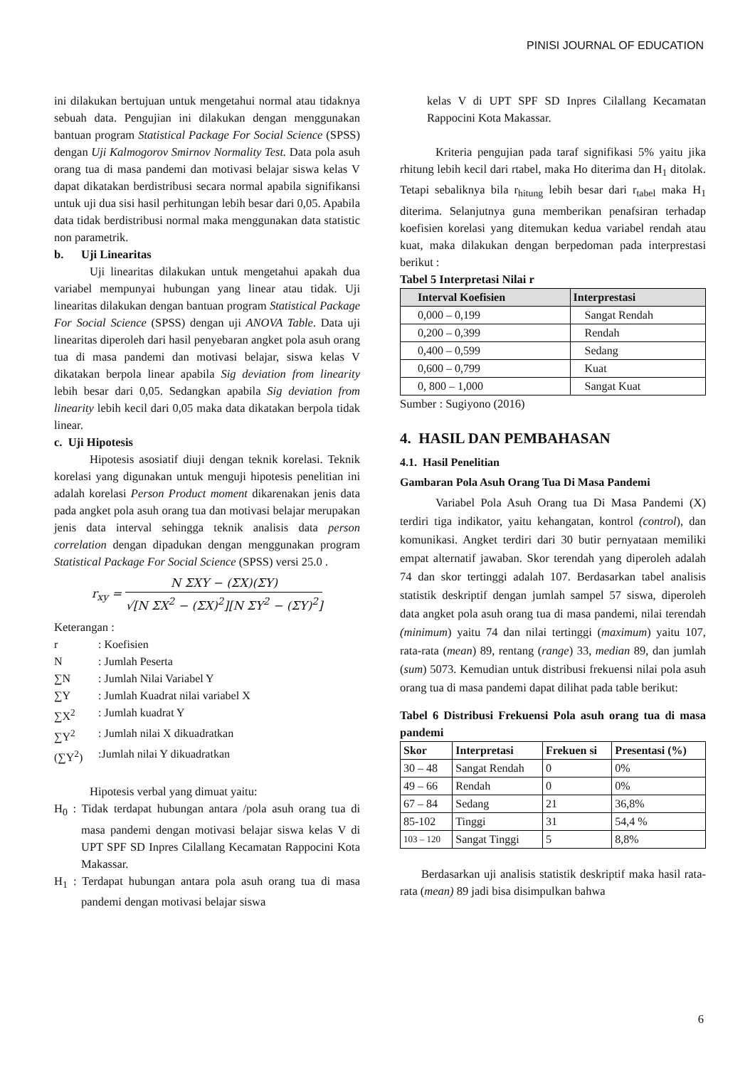PINISI JOURNAL OF EDUCATION
ini dilakukan bertujuan untuk mengetahui normal atau tidaknya sebuah data. Pengujian ini dilakukan dengan menggunakan bantuan program Statistical Package For Social Science (SPSS) dengan Uji Kalmogorov Smirnov Normality Test. Data pola asuh orang tua di masa pandemi dan motivasi belajar siswa kelas V dapat dikatakan berdistribusi secara normal apabila signifikansi untuk uji dua sisi hasil perhitungan lebih besar dari 0,05. Apabila data tidak berdistribusi normal maka menggunakan data statistic non parametrik.
b. Uji Linearitas
Uji linearitas dilakukan untuk mengetahui apakah dua variabel mempunyai hubungan yang linear atau tidak. Uji linearitas dilakukan dengan bantuan program Statistical Package For Social Science (SPSS) dengan uji ANOVA Table. Data uji linearitas diperoleh dari hasil penyebaran angket pola asuh orang tua di masa pandemi dan motivasi belajar, siswa kelas V dikatakan berpola linear apabila Sig deviation from linearity lebih besar dari 0,05. Sedangkan apabila Sig deviation from linearity lebih kecil dari 0,05 maka data dikatakan berpola tidak linear.
c. Uji Hipotesis
Hipotesis asosiatif diuji dengan teknik korelasi. Teknik korelasi yang digunakan untuk menguji hipotesis penelitian ini adalah korelasi Person Product moment dikarenakan jenis data pada angket pola asuh orang tua dan motivasi belajar merupakan jenis data interval sehingga teknik analisis data person correlation dengan dipadukan dengan menggunakan program Statistical Package For Social Science (SPSS) versi 25.0 .
r<sub>xy</sub> = N ΣXY − (ΣX)(ΣY) √[N ΣX<sup>2</sup> − (ΣX)<sup>2</sup>][N ΣY<sup>2</sup> − (ΣY)<sup>2</sup>]
Keterangan :
| r | : Koefisien |
| N | : Jumlah Peserta |
| ∑N | : Jumlah Nilai Variabel Y |
| ∑Y | : Jumlah Kuadrat nilai variabel X |
| ∑X<sup>2</sup> | : Jumlah kuadrat Y |
| ∑Y<sup>2</sup> | : Jumlah nilai X dikuadratkan |
| (∑Y<sup>2</sup>) | :Jumlah nilai Y dikuadratkan |
Hipotesis verbal yang dimuat yaitu:
H<sub>0</sub> : Tidak terdapat hubungan antara /pola asuh orang tua di masa pandemi dengan motivasi belajar siswa kelas V di UPT SPF SD Inpres Cilallang Kecamatan Rappocini Kota Makassar.
H<sub>1</sub> : Terdapat hubungan antara pola asuh orang tua di masa pandemi dengan motivasi belajar siswa
kelas V di UPT SPF SD Inpres Cilallang Kecamatan Rappocini Kota Makassar.
Kriteria pengujian pada taraf signifikasi 5% yaitu jika rhitung lebih kecil dari rtabel, maka Ho diterima dan H<sub>1</sub> ditolak. Tetapi sebaliknya bila r<sub>hitung</sub> lebih besar dari r<sub>tabel</sub> maka H<sub>1</sub> diterima. Selanjutnya guna memberikan penafsiran terhadap koefisien korelasi yang ditemukan kedua variabel rendah atau kuat, maka dilakukan dengan berpedoman pada interprestasi berikut :
Tabel 5 Interpretasi Nilai r
| Interval Koefisien | Interprestasi |
| --- | --- |
| 0,000 – 0,199 | Sangat Rendah |
| 0,200 – 0,399 | Rendah |
| 0,400 – 0,599 | Sedang |
| 0,600 – 0,799 | Kuat |
| 0, 800 – 1,000 | Sangat Kuat |
Sumber : Sugiyono (2016)
4. HASIL DAN PEMBAHASAN
4.1. Hasil Penelitian
Gambaran Pola Asuh Orang Tua Di Masa Pandemi
Variabel Pola Asuh Orang tua Di Masa Pandemi (X) terdiri tiga indikator, yaitu kehangatan, kontrol (control), dan komunikasi. Angket terdiri dari 30 butir pernyataan memiliki empat alternatif jawaban. Skor terendah yang diperoleh adalah 74 dan skor tertinggi adalah 107. Berdasarkan tabel analisis statistik deskriptif dengan jumlah sampel 57 siswa, diperoleh data angket pola asuh orang tua di masa pandemi, nilai terendah (minimum) yaitu 74 dan nilai tertinggi (maximum) yaitu 107, rata-rata (mean) 89, rentang (range) 33, median 89, dan jumlah (sum) 5073. Kemudian untuk distribusi frekuensi nilai pola asuh orang tua di masa pandemi dapat dilihat pada table berikut:
Tabel 6 Distribusi Frekuensi Pola asuh orang tua di masa pandemi
| Skor | Interpretasi | Frekuen si | Presentasi (%) |
| --- | --- | --- | --- |
| 30 – 48 | Sangat Rendah | 0 | 0% |
| 49 – 66 | Rendah | 0 | 0% |
| 67 – 84 | Sedang | 21 | 36,8% |
| 85-102 | Tinggi | 31 | 54,4 % |
| 103 – 120 | Sangat Tinggi | 5 | 8,8% |
Berdasarkan uji analisis statistik deskriptif maka hasil rata-rata (mean) 89 jadi bisa disimpulkan bahwa
6